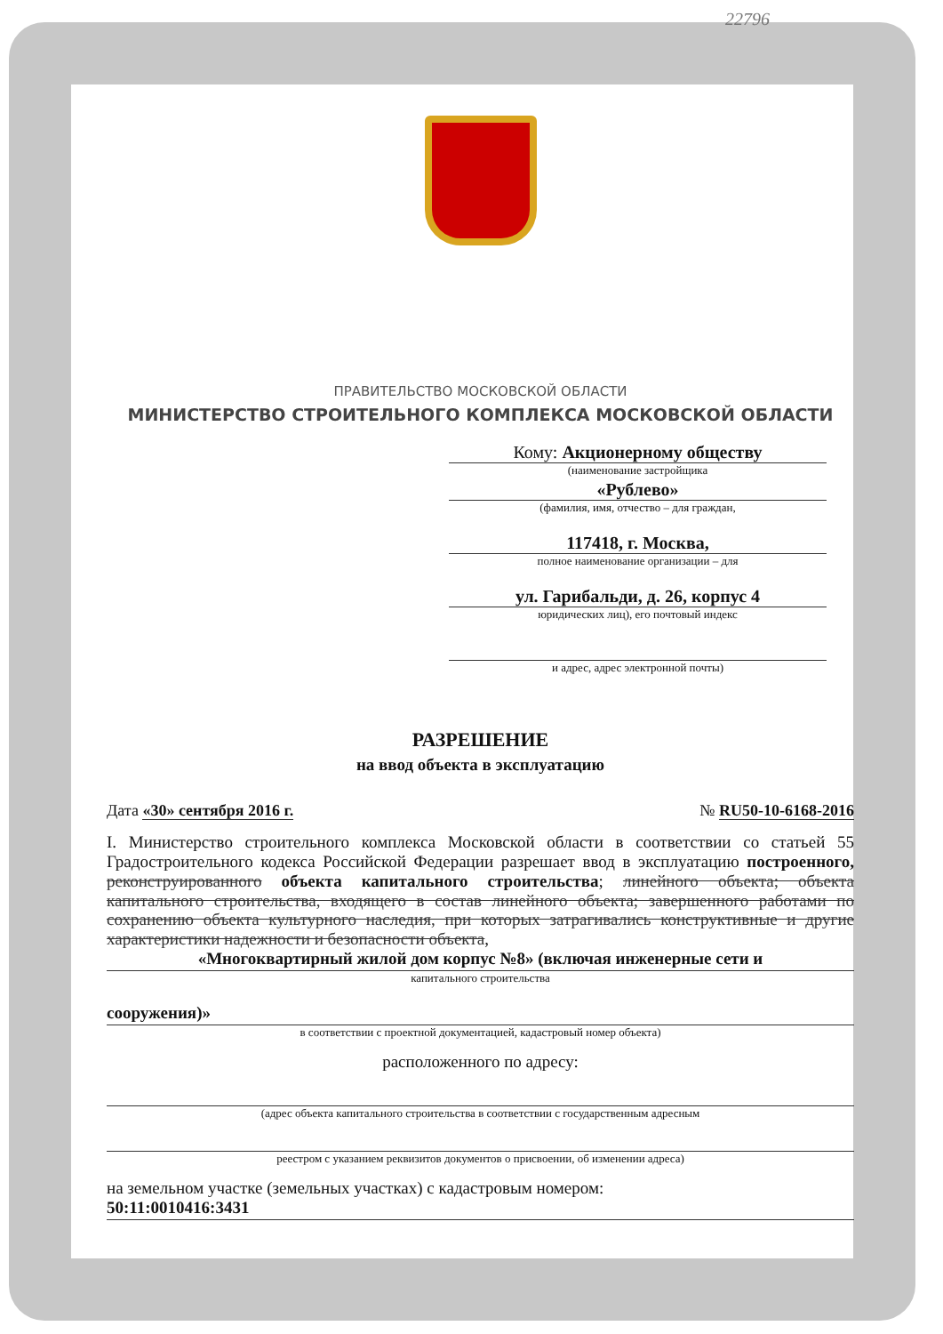22796
ПРАВИТЕЛЬСТВО МОСКОВСКОЙ ОБЛАСТИ
МИНИСТЕРСТВО СТРОИТЕЛЬНОГО КОМПЛЕКСА МОСКОВСКОЙ ОБЛАСТИ
Кому: Акционерному обществу
(наименование застройщика
«Рублево»
(фамилия, имя, отчество – для граждан,
117418, г. Москва,
полное наименование организации – для
ул. Гарибальди, д. 26, корпус 4
юридических лиц), его почтовый индекс
и адрес, адрес электронной почты)
РАЗРЕШЕНИЕ
на ввод объекта в эксплуатацию
Дата «30» сентября 2016 г. № RU50-10-6168-2016
I. Министерство строительного комплекса Московской области в соответствии со статьей 55 Градостроительного кодекса Российской Федерации разрешает ввод в эксплуатацию построенного, реконструированного объекта капитального строительства; линейного объекта; объекта капитального строительства, входящего в состав линейного объекта; завершенного работами по сохранению объекта культурного наследия, при которых затрагивались конструктивные и другие характеристики надежности и безопасности объекта,
«Многоквартирный жилой дом корпус №8» (включая инженерные сети и
капитального строительства
сооружения)»
в соответствии с проектной документацией, кадастровый номер объекта)
расположенного по адресу:
(адрес объекта капитального строительства в соответствии с государственным адресным
реестром с указанием реквизитов документов о присвоении, об изменении адреса)
на земельном участке (земельных участках) с кадастровым номером:
50:11:0010416:3431